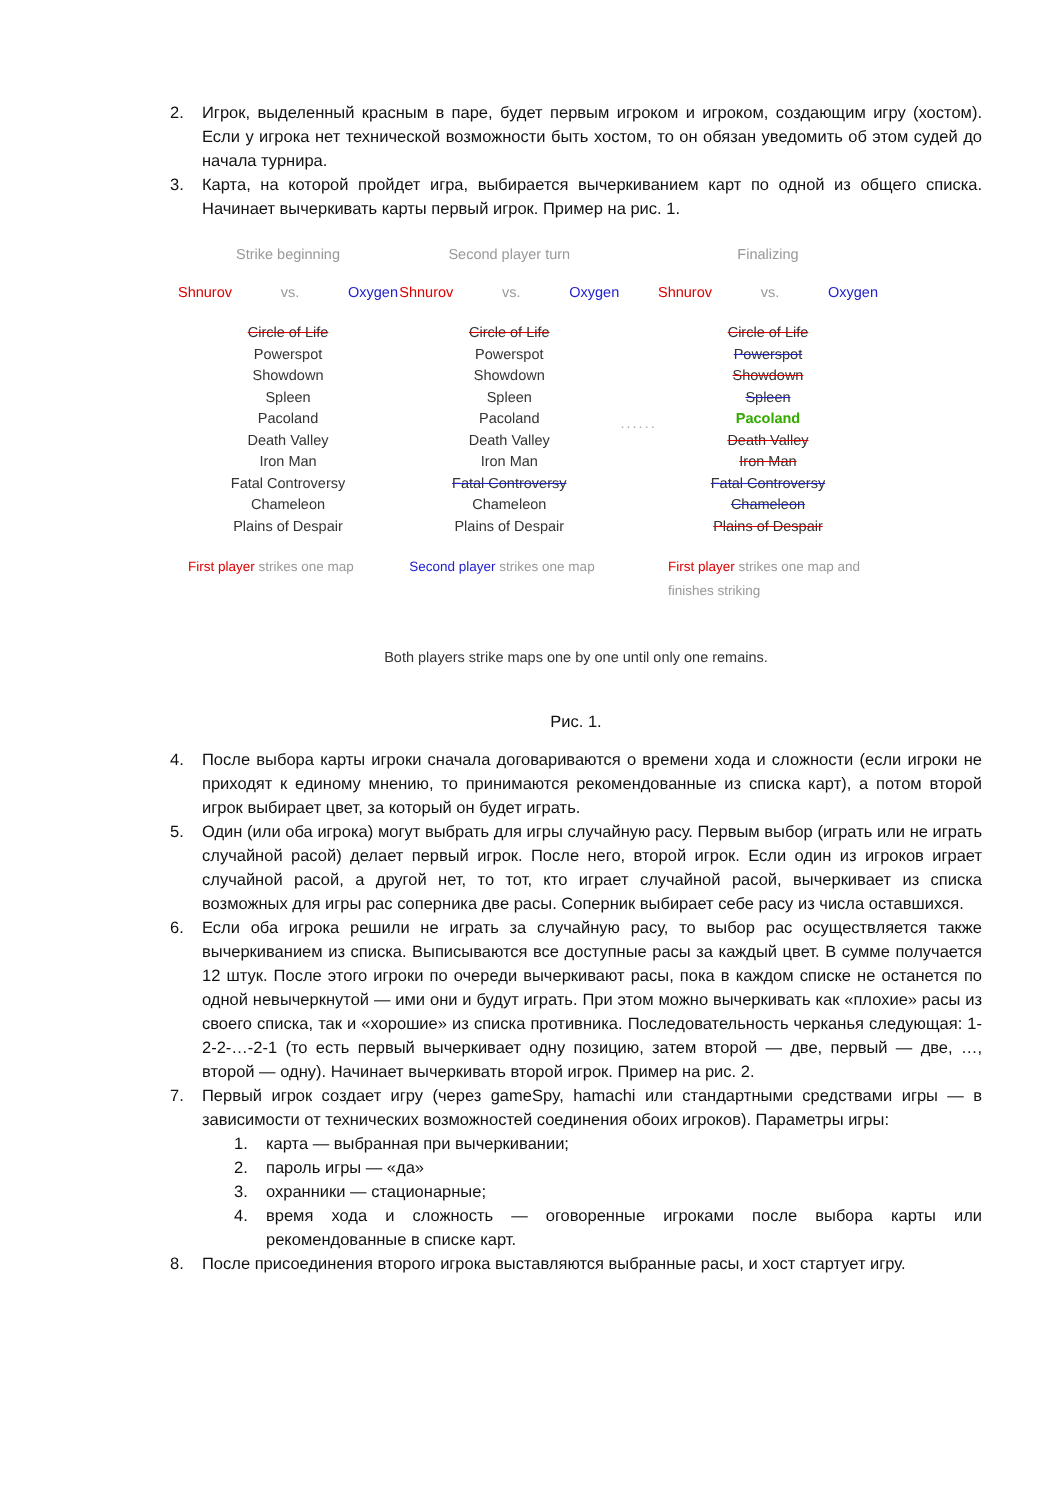2. Игрок, выделенный красным в паре, будет первым игроком и игроком, создающим игру (хостом). Если у игрока нет технической возможности быть хостом, то он обязан уведомить об этом судей до начала турнира.
3. Карта, на которой пройдет игра, выбирается вычеркиванием карт по одной из общего списка. Начинает вычеркивать карты первый игрок. Пример на рис. 1.
Strike beginning
Shnurov vs. Oxygen
Circle of Life
Powerspot
Showdown
Spleen
Pacoland
Death Valley
Iron Man
Fatal Controversy
Chameleon
Plains of Despair
First player strikes one map
Second player turn
Shnurov vs. Oxygen
Circle of Life
Powerspot
Showdown
Spleen
Pacoland
Death Valley
Iron Man
Fatal Controversy
Chameleon
Plains of Despair
Second player strikes one map
...... Finalizing
Shnurov vs. Oxygen
Circle of Life
Powerspot
Showdown
Spleen
Pacoland
Death Valley
Iron Man
Fatal Controversy
Chameleon
Plains of Despair
First player strikes one map and finishes striking
Both players strike maps one by one until only one remains.
Рис. 1.
4. После выбора карты игроки сначала договариваются о времени хода и сложности (если игроки не приходят к единому мнению, то принимаются рекомендованные из списка карт), а потом второй игрок выбирает цвет, за который он будет играть.
5. Один (или оба игрока) могут выбрать для игры случайную расу. Первым выбор (играть или не играть случайной расой) делает первый игрок. После него, второй игрок. Если один из игроков играет случайной расой, а другой нет, то тот, кто играет случайной расой, вычеркивает из списка возможных для игры рас соперника две расы. Соперник выбирает себе расу из числа оставшихся.
6. Если оба игрока решили не играть за случайную расу, то выбор рас осуществляется также вычеркиванием из списка. Выписываются все доступные расы за каждый цвет. В сумме получается 12 штук. После этого игроки по очереди вычеркивают расы, пока в каждом списке не останется по одной невычеркнутой — ими они и будут играть. При этом можно вычеркивать как «плохие» расы из своего списка, так и «хорошие» из списка противника. Последовательность черканья следующая: 1-2-2-…-2-1 (то есть первый вычеркивает одну позицию, затем второй — две, первый — две, …, второй — одну). Начинает вычеркивать второй игрок. Пример на рис. 2.
7. Первый игрок создает игру (через gameSpy, hamachi или стандартными средствами игры — в зависимости от технических возможностей соединения обоих игроков). Параметры игры:
1. карта — выбранная при вычеркивании;
2. пароль игры — «да»
3. охранники — стационарные;
4. время хода и сложность — оговоренные игроками после выбора карты или рекомендованные в списке карт.
8. После присоединения второго игрока выставляются выбранные расы, и хост стартует игру.